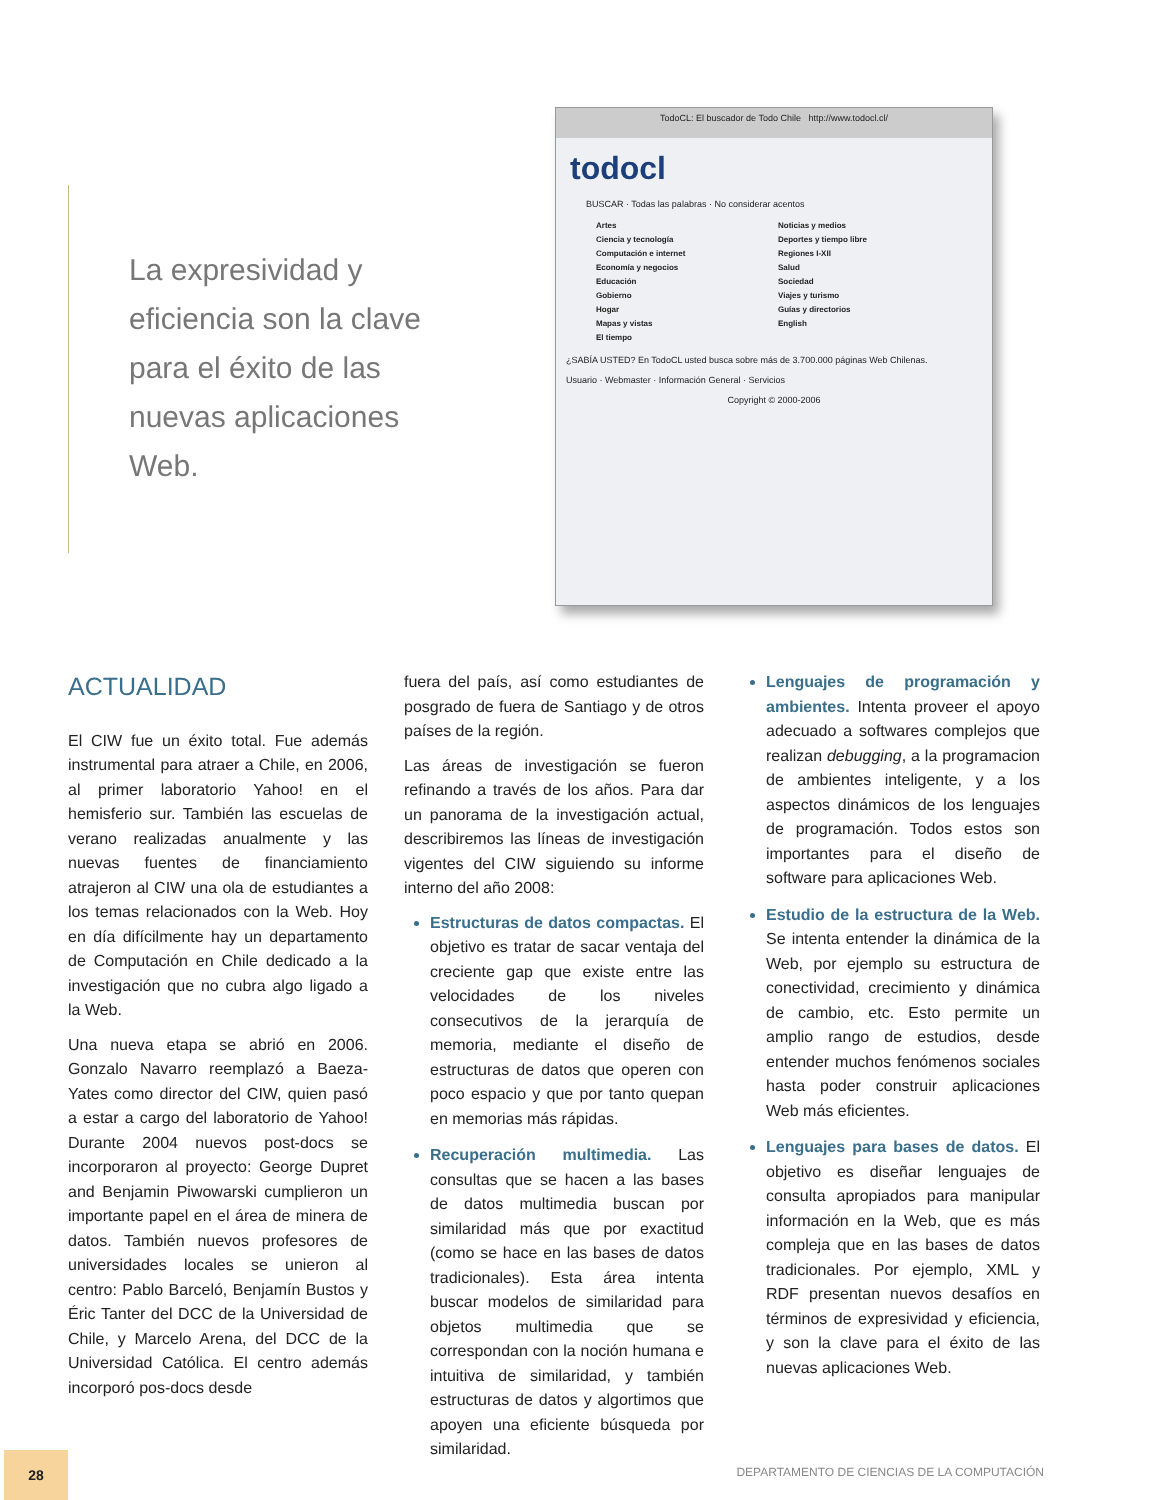La expresividad y eficiencia son la clave para el éxito de las nuevas aplicaciones Web.
TodoCL: El buscador de Todo Chile http://www.todocl.cl/
todocl
BUSCAR · Todas las palabras · No considerar acentos
Artes
Ciencia y tecnología
Computación e internet
Economía y negocios
Educación
Gobierno
Hogar
Mapas y vistas
El tiempo
Noticias y medios
Deportes y tiempo libre
Regiones I-XII
Salud
Sociedad
Viajes y turismo
Guías y directorios
English
¿SABÍA USTED? En TodoCL usted busca sobre más de 3.700.000 páginas Web Chilenas.
Usuario · Webmaster · Información General · Servicios
Copyright © 2000-2006
ACTUALIDAD
El CIW fue un éxito total. Fue además instrumental para atraer a Chile, en 2006, al primer laboratorio Yahoo! en el hemisferio sur. También las escuelas de verano realizadas anualmente y las nuevas fuentes de financiamiento atrajeron al CIW una ola de estudiantes a los temas relacionados con la Web. Hoy en día difícilmente hay un departamento de Computación en Chile dedicado a la investigación que no cubra algo ligado a la Web.
Una nueva etapa se abrió en 2006. Gonzalo Navarro reemplazó a Baeza-Yates como director del CIW, quien pasó a estar a cargo del laboratorio de Yahoo! Durante 2004 nuevos post-docs se incorporaron al proyecto: George Dupret and Benjamin Piwowarski cumplieron un importante papel en el área de minera de datos. También nuevos profesores de universidades locales se unieron al centro: Pablo Barceló, Benjamín Bustos y Éric Tanter del DCC de la Universidad de Chile, y Marcelo Arena, del DCC de la Universidad Católica. El centro además incorporó pos-docs desde
fuera del país, así como estudiantes de posgrado de fuera de Santiago y de otros países de la región.
Las áreas de investigación se fueron refinando a través de los años. Para dar un panorama de la investigación actual, describiremos las líneas de investigación vigentes del CIW siguiendo su informe interno del año 2008:
Estructuras de datos compactas. El objetivo es tratar de sacar ventaja del creciente gap que existe entre las velocidades de los niveles consecutivos de la jerarquía de memoria, mediante el diseño de estructuras de datos que operen con poco espacio y que por tanto quepan en memorias más rápidas.
Recuperación multimedia. Las consultas que se hacen a las bases de datos multimedia buscan por similaridad más que por exactitud (como se hace en las bases de datos tradicionales). Esta área intenta buscar modelos de similaridad para objetos multimedia que se correspondan con la noción humana e intuitiva de similaridad, y también estructuras de datos y algortimos que apoyen una eficiente búsqueda por similaridad.
Lenguajes de programación y ambientes. Intenta proveer el apoyo adecuado a softwares complejos que realizan debugging, a la programacion de ambientes inteligente, y a los aspectos dinámicos de los lenguajes de programación. Todos estos son importantes para el diseño de software para aplicaciones Web.
Estudio de la estructura de la Web. Se intenta entender la dinámica de la Web, por ejemplo su estructura de conectividad, crecimiento y dinámica de cambio, etc. Esto permite un amplio rango de estudios, desde entender muchos fenómenos sociales hasta poder construir aplicaciones Web más eficientes.
Lenguajes para bases de datos. El objetivo es diseñar lenguajes de consulta apropiados para manipular información en la Web, que es más compleja que en las bases de datos tradicionales. Por ejemplo, XML y RDF presentan nuevos desafíos en términos de expresividad y eficiencia, y son la clave para el éxito de las nuevas aplicaciones Web.
28
DEPARTAMENTO DE CIENCIAS DE LA COMPUTACIÓN